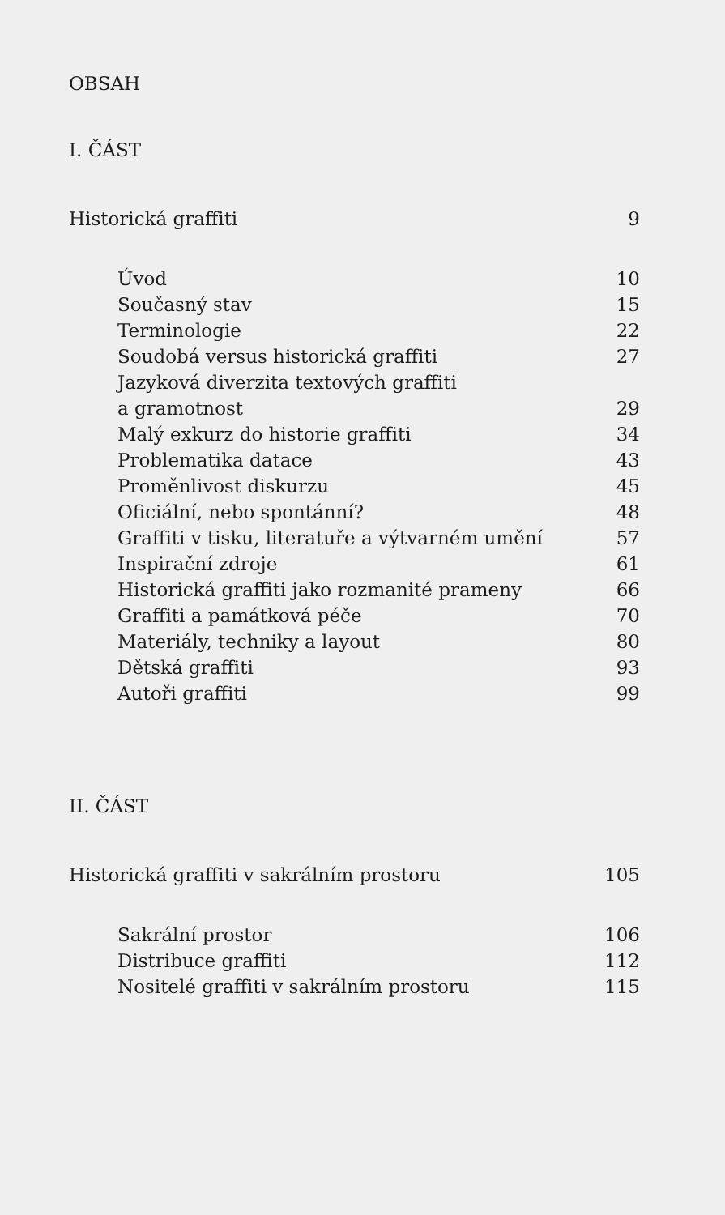OBSAH
I. ČÁST
Historická graffiti 9
Úvod 10
Současný stav 15
Terminologie 22
Soudobá versus historická graffiti 27
Jazyková diverzita textových graffiti
a gramotnost 29
Malý exkurz do historie graffiti 34
Problematika datace 43
Proměnlivost diskurzu 45
Oficiální, nebo spontánní? 48
Graffiti v tisku, literatuře a výtvarném umění 57
Inspirační zdroje 61
Historická graffiti jako rozmanité prameny 66
Graffiti a památková péče 70
Materiály, techniky a layout 80
Dětská graffiti 93
Autoři graffiti 99
II. ČÁST
Historická graffiti v sakrálním prostoru 105
Sakrální prostor 106
Distribuce graffiti 112
Nositelé graffiti v sakrálním prostoru 115